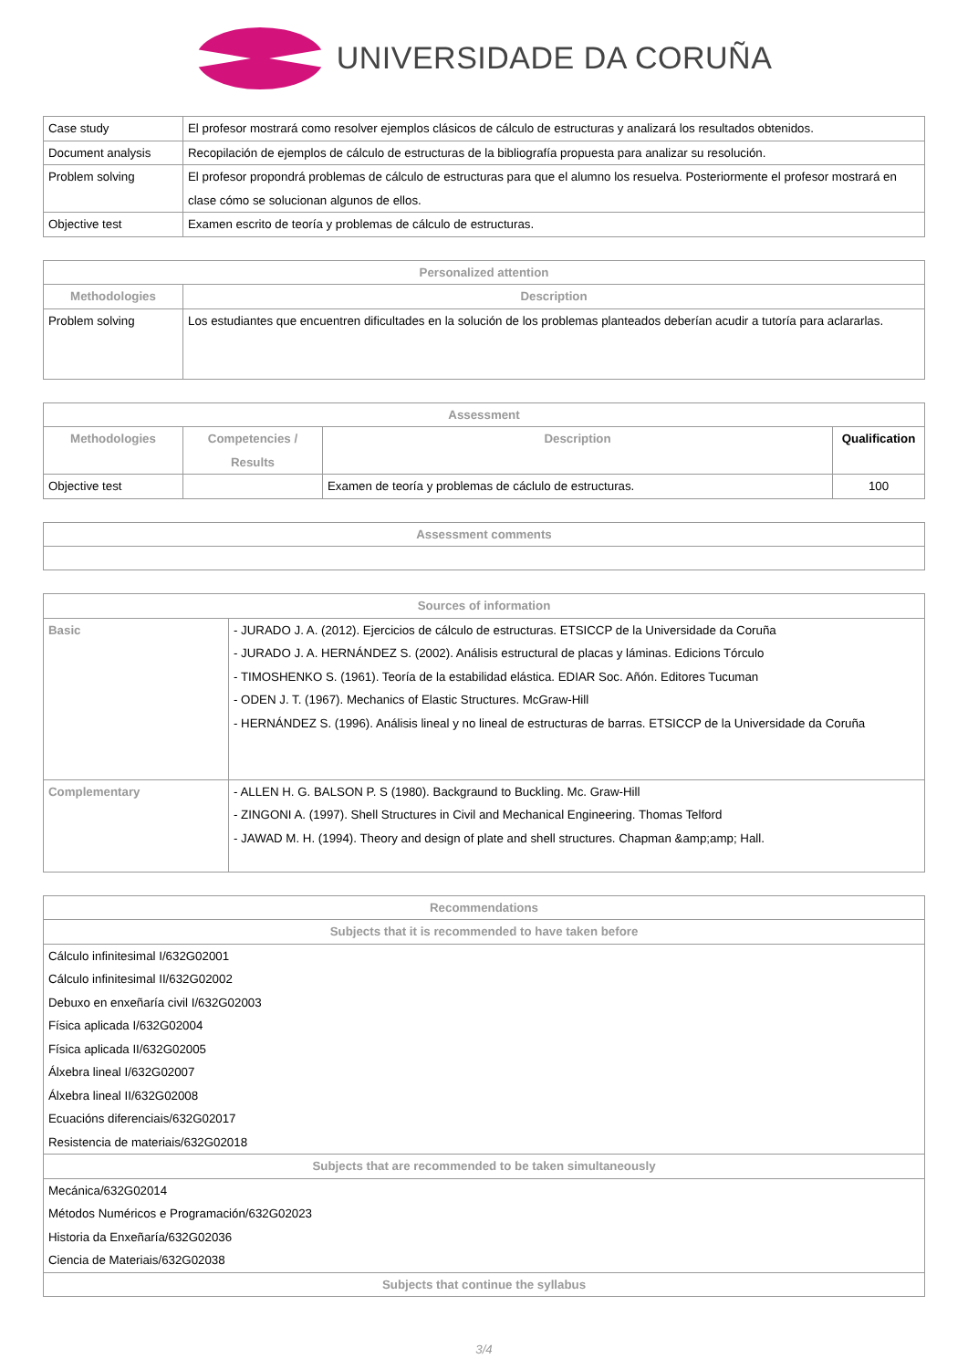UNIVERSIDADE DA CORUÑA
| Case study | El profesor mostrará como resolver ejemplos clásicos de cálculo de estructuras y analizará los resultados obtenidos. |
| Document analysis | Recopilación de ejemplos de cálculo de estructuras de la bibliografía propuesta para analizar su resolución. |
| Problem solving | El profesor propondrá problemas de cálculo de estructuras para que el alumno los resuelva. Posteriormente el profesor mostrará en clase cómo se solucionan algunos de ellos. |
| Objective test | Examen escrito de teoría y problemas de cálculo de estructuras. |
| Personalized attention | |
| --- | --- |
| Methodologies | Description |
| Problem solving | Los estudiantes que encuentren dificultades en la solución de los problemas planteados deberían acudir a tutoría para aclararlas. |
| Assessment | | | |
| --- | --- | --- | --- |
| Methodologies | Competencies / Results | Description | Qualification |
| Objective test | | Examen de teoría y problemas de cáclulo de estructuras. | 100 |
| Assessment comments |
| --- |
| Sources of information | |
| --- | --- |
| Basic | - JURADO J. A. (2012). Ejercicios de cálculo de estructuras. ETSICCP de la Universidade da Coruña - JURADO J. A. HERNÁNDEZ S. (2002). Análisis estructural de placas y láminas. Edicions Tórculo - TIMOSHENKO S. (1961). Teoría de la estabilidad elástica. EDIAR Soc. Añón. Editores Tucuman - ODEN J. T. (1967). Mechanics of Elastic Structures. McGraw-Hill - HERNÁNDEZ S. (1996). Análisis lineal y no lineal de estructuras de barras. ETSICCP de la Universidade da Coruña |
| Complementary | - ALLEN H. G. BALSON P. S (1980). Backgraund to Buckling. Mc. Graw-Hill - ZINGONI A. (1997). Shell Structures in Civil and Mechanical Engineering. Thomas Telford - JAWAD M. H. (1994). Theory and design of plate and shell structures. Chapman &amp;amp; Hall. |
| Recommendations |
| --- |
| Subjects that it is recommended to have taken before |
| Cálculo infinitesimal I/632G02001 Cálculo infinitesimal II/632G02002 Debuxo en enxeñaría civil I/632G02003 Física aplicada I/632G02004 Física aplicada II/632G02005 Álxebra lineal I/632G02007 Álxebra lineal II/632G02008 Ecuacións diferenciais/632G02017 Resistencia de materiais/632G02018 |
| Subjects that are recommended to be taken simultaneously |
| Mecánica/632G02014 Métodos Numéricos e Programación/632G02023 Historia da Enxeñaría/632G02036 Ciencia de Materiais/632G02038 |
| Subjects that continue the syllabus |
3/4